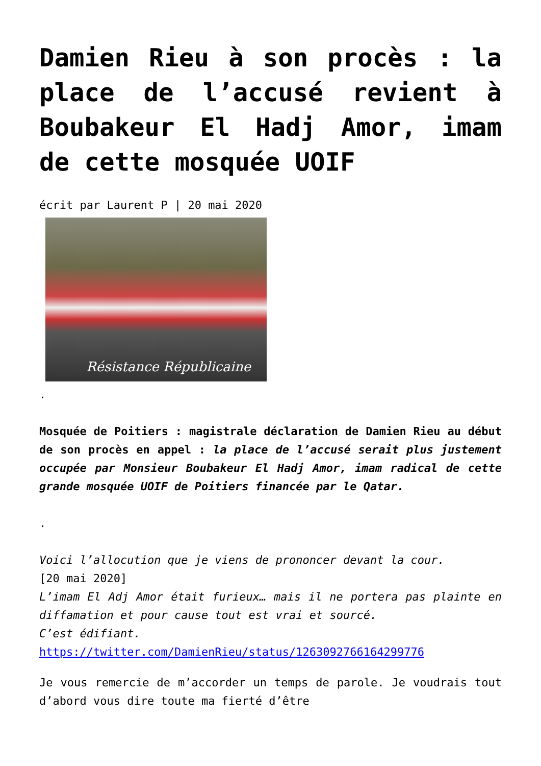Damien Rieu à son procès : la place de l’accusé revient à Boubakeur El Hadj Amor, imam de cette mosquée UOIF
écrit par Laurent P | 20 mai 2020
Résistance Républicaine
.
Mosquée de Poitiers : magistrale déclaration de Damien Rieu au début de son procès en appel : la place de l’accusé serait plus justement occupée par Monsieur Boubakeur El Hadj Amor, imam radical de cette grande mosquée UOIF de Poitiers financée par le Qatar.
.
Voici l’allocution que je viens de prononcer devant la cour.
[20 mai 2020]
L’imam El Adj Amor était furieux… mais il ne portera pas plainte en diffamation et pour cause tout est vrai et sourcé.
C’est édifiant.
https://twitter.com/DamienRieu/status/1263092766164299776
Je vous remercie de m’accorder un temps de parole. Je voudrais tout d’abord vous dire toute ma fierté d’être